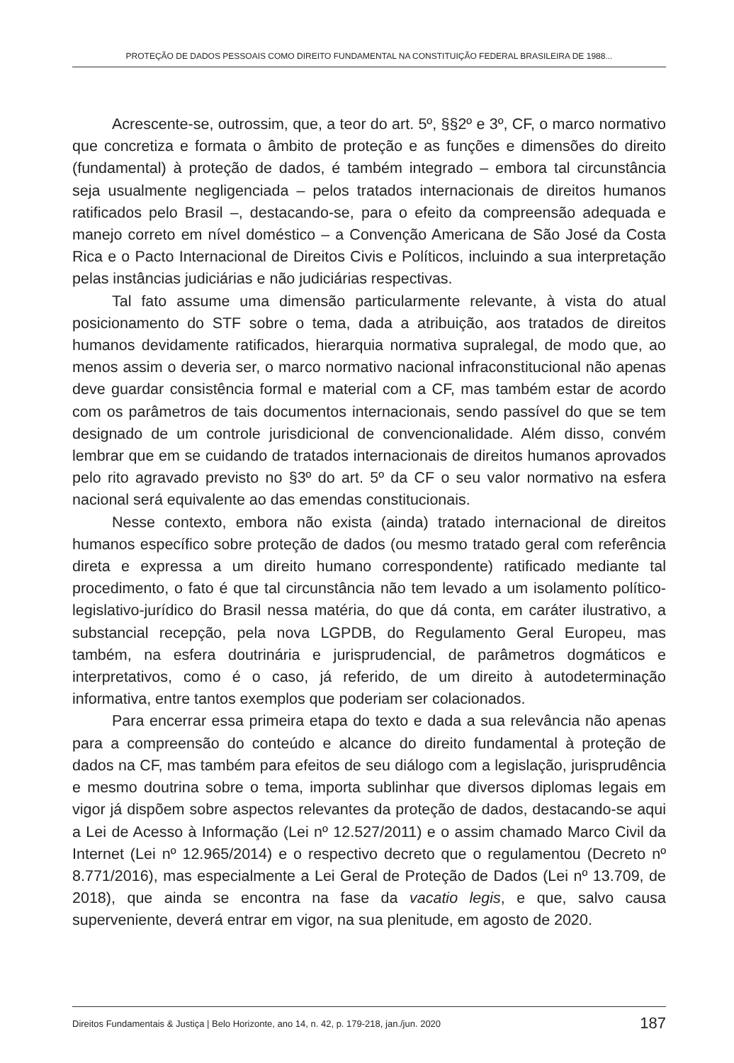PROTEÇÃO DE DADOS PESSOAIS COMO DIREITO FUNDAMENTAL NA CONSTITUIÇÃO FEDERAL BRASILEIRA DE 1988...
Acrescente-se, outrossim, que, a teor do art. 5º, §§2º e 3º, CF, o marco normativo que concretiza e formata o âmbito de proteção e as funções e dimensões do direito (fundamental) à proteção de dados, é também integrado – embora tal circunstância seja usualmente negligenciada – pelos tratados internacionais de direitos humanos ratificados pelo Brasil –, destacando-se, para o efeito da compreensão adequada e manejo correto em nível doméstico – a Convenção Americana de São José da Costa Rica e o Pacto Internacional de Direitos Civis e Políticos, incluindo a sua interpretação pelas instâncias judiciárias e não judiciárias respectivas.
Tal fato assume uma dimensão particularmente relevante, à vista do atual posicionamento do STF sobre o tema, dada a atribuição, aos tratados de direitos humanos devidamente ratificados, hierarquia normativa supralegal, de modo que, ao menos assim o deveria ser, o marco normativo nacional infraconstitucional não apenas deve guardar consistência formal e material com a CF, mas também estar de acordo com os parâmetros de tais documentos internacionais, sendo passível do que se tem designado de um controle jurisdicional de convencionalidade. Além disso, convém lembrar que em se cuidando de tratados internacionais de direitos humanos aprovados pelo rito agravado previsto no §3º do art. 5º da CF o seu valor normativo na esfera nacional será equivalente ao das emendas constitucionais.
Nesse contexto, embora não exista (ainda) tratado internacional de direitos humanos específico sobre proteção de dados (ou mesmo tratado geral com referência direta e expressa a um direito humano correspondente) ratificado mediante tal procedimento, o fato é que tal circunstância não tem levado a um isolamento político-legislativo-jurídico do Brasil nessa matéria, do que dá conta, em caráter ilustrativo, a substancial recepção, pela nova LGPDB, do Regulamento Geral Europeu, mas também, na esfera doutrinária e jurisprudencial, de parâmetros dogmáticos e interpretativos, como é o caso, já referido, de um direito à autodeterminação informativa, entre tantos exemplos que poderiam ser colacionados.
Para encerrar essa primeira etapa do texto e dada a sua relevância não apenas para a compreensão do conteúdo e alcance do direito fundamental à proteção de dados na CF, mas também para efeitos de seu diálogo com a legislação, jurisprudência e mesmo doutrina sobre o tema, importa sublinhar que diversos diplomas legais em vigor já dispõem sobre aspectos relevantes da proteção de dados, destacando-se aqui a Lei de Acesso à Informação (Lei nº 12.527/2011) e o assim chamado Marco Civil da Internet (Lei nº 12.965/2014) e o respectivo decreto que o regulamentou (Decreto nº 8.771/2016), mas especialmente a Lei Geral de Proteção de Dados (Lei nº 13.709, de 2018), que ainda se encontra na fase da vacatio legis, e que, salvo causa superveniente, deverá entrar em vigor, na sua plenitude, em agosto de 2020.
Direitos Fundamentais & Justiça | Belo Horizonte, ano 14, n. 42, p. 179-218, jan./jun. 2020 187